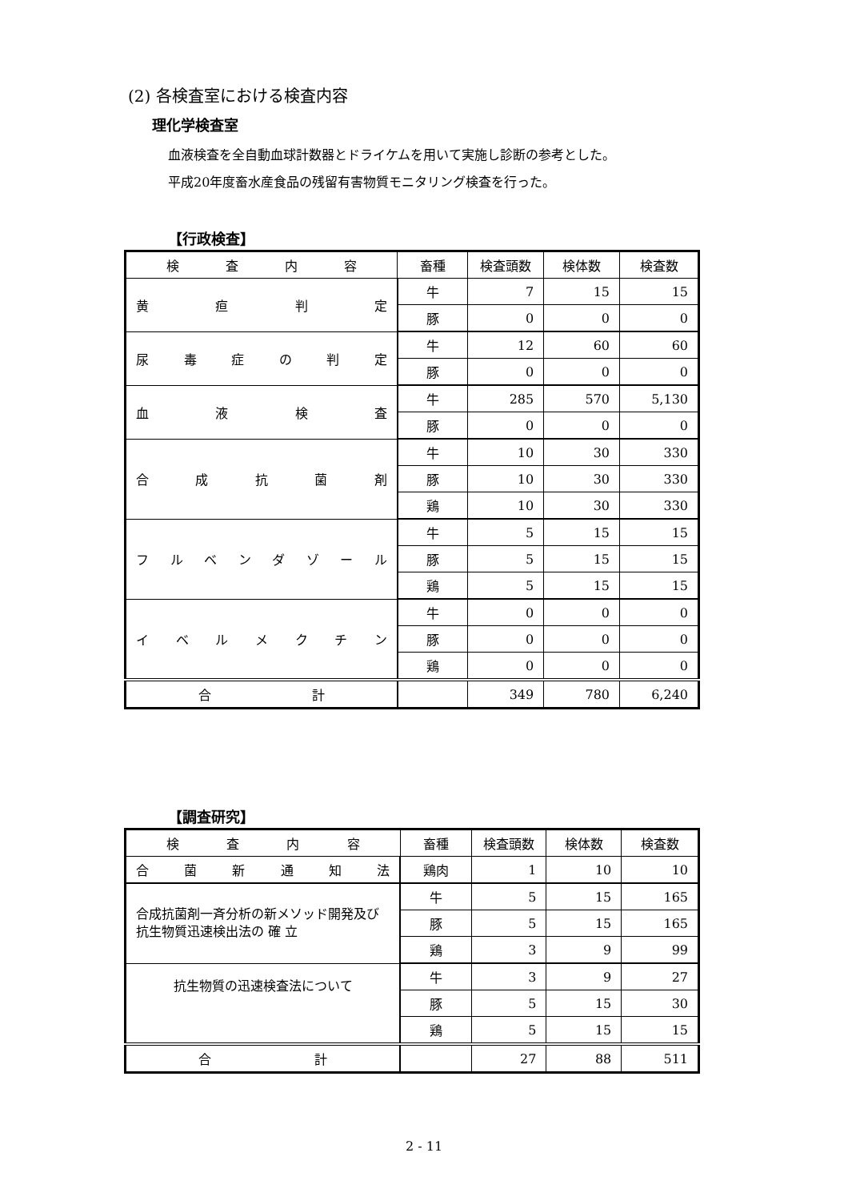(2) 各検査室における検査内容
理化学検査室
血液検査を全自動血球計数器とドライケムを用いて実施し診断の参考とした。
平成20年度畜水産食品の残留有害物質モニタリング検査を行った。
【行政検査】
| 検 査 内 容 | 畜種 | 検査頭数 | 検体数 | 検査数 |
| --- | --- | --- | --- | --- |
| 黄 疸 判 定 | 牛 | 7 | 15 | 15 |
| | 豚 | 0 | 0 | 0 |
| 尿 毒 症 の 判 定 | 牛 | 12 | 60 | 60 |
| | 豚 | 0 | 0 | 0 |
| 血 液 検 査 | 牛 | 285 | 570 | 5,130 |
| | 豚 | 0 | 0 | 0 |
| 合 成 抗 菌 剤 | 牛 | 10 | 30 | 330 |
| | 豚 | 10 | 30 | 330 |
| | 鶏 | 10 | 30 | 330 |
| フ ル ベ ン ダ ゾ ー ル | 牛 | 5 | 15 | 15 |
| | 豚 | 5 | 15 | 15 |
| | 鶏 | 5 | 15 | 15 |
| イ ベ ル メ ク チ ン | 牛 | 0 | 0 | 0 |
| | 豚 | 0 | 0 | 0 |
| | 鶏 | 0 | 0 | 0 |
| 合 計 | | 349 | 780 | 6,240 |
【調査研究】
| 検 査 内 容 | 畜種 | 検査頭数 | 検体数 | 検査数 |
| --- | --- | --- | --- | --- |
| 合 菌 新 通 知 法 | 鶏肉 | 1 | 10 | 10 |
| 合成抗菌剤一斉分析の新メソッド開発及び抗生物質迅速検出法の 確 立 | 牛 | 5 | 15 | 165 |
| | 豚 | 5 | 15 | 165 |
| | 鶏 | 3 | 9 | 99 |
| 抗生物質の迅速検査法について | 牛 | 3 | 9 | 27 |
| | 豚 | 5 | 15 | 30 |
| | 鶏 | 5 | 15 | 15 |
| 合 計 | | 27 | 88 | 511 |
2 - 11